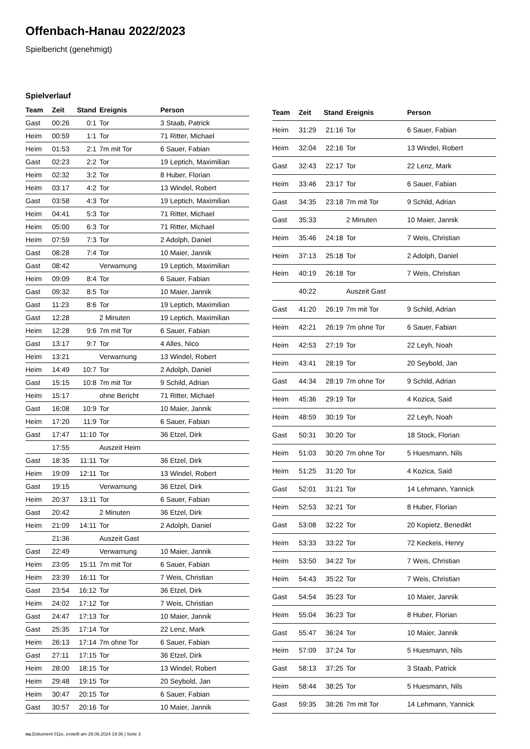Offenbach-Hanau 2022/2023
Spielbericht (genehmigt)
Spielverlauf
| Team | Zeit | Stand | Ereignis | Person |
| --- | --- | --- | --- | --- |
| Gast | 00:26 | 0:1 | Tor | 3 Staab, Patrick |
| Heim | 00:59 | 1:1 | Tor | 71 Ritter, Michael |
| Heim | 01:53 | 2:1 | 7m mit Tor | 6 Sauer, Fabian |
| Gast | 02:23 | 2:2 | Tor | 19 Leptich, Maximilian |
| Heim | 02:32 | 3:2 | Tor | 8 Huber, Florian |
| Heim | 03:17 | 4:2 | Tor | 13 Windel, Robert |
| Gast | 03:58 | 4:3 | Tor | 19 Leptich, Maximilian |
| Heim | 04:41 | 5:3 | Tor | 71 Ritter, Michael |
| Heim | 05:00 | 6:3 | Tor | 71 Ritter, Michael |
| Heim | 07:59 | 7:3 | Tor | 2 Adolph, Daniel |
| Gast | 08:28 | 7:4 | Tor | 10 Maier, Jannik |
| Gast | 08:42 | | Verwarnung | 19 Leptich, Maximilian |
| Heim | 09:09 | 8:4 | Tor | 6 Sauer, Fabian |
| Gast | 09:32 | 8:5 | Tor | 10 Maier, Jannik |
| Gast | 11:23 | 8:6 | Tor | 19 Leptich, Maximilian |
| Gast | 12:28 | | 2 Minuten | 19 Leptich, Maximilian |
| Heim | 12:28 | 9:6 | 7m mit Tor | 6 Sauer, Fabian |
| Gast | 13:17 | 9:7 | Tor | 4 Alles, Nico |
| Heim | 13:21 | | Verwarnung | 13 Windel, Robert |
| Heim | 14:49 | 10:7 | Tor | 2 Adolph, Daniel |
| Gast | 15:15 | 10:8 | 7m mit Tor | 9 Schild, Adrian |
| Heim | 15:17 | | ohne Bericht | 71 Ritter, Michael |
| Gast | 16:08 | 10:9 | Tor | 10 Maier, Jannik |
| Heim | 17:20 | 11:9 | Tor | 6 Sauer, Fabian |
| Gast | 17:47 | 11:10 | Tor | 36 Etzel, Dirk |
| | 17:55 | | Auszeit Heim | |
| Gast | 18:35 | 11:11 | Tor | 36 Etzel, Dirk |
| Heim | 19:09 | 12:11 | Tor | 13 Windel, Robert |
| Gast | 19:15 | | Verwarnung | 36 Etzel, Dirk |
| Heim | 20:37 | 13:11 | Tor | 6 Sauer, Fabian |
| Gast | 20:42 | | 2 Minuten | 36 Etzel, Dirk |
| Heim | 21:09 | 14:11 | Tor | 2 Adolph, Daniel |
| | 21:36 | | Auszeit Gast | |
| Gast | 22:49 | | Verwarnung | 10 Maier, Jannik |
| Heim | 23:05 | 15:11 | 7m mit Tor | 6 Sauer, Fabian |
| Heim | 23:39 | 16:11 | Tor | 7 Weis, Christian |
| Gast | 23:54 | 16:12 | Tor | 36 Etzel, Dirk |
| Heim | 24:02 | 17:12 | Tor | 7 Weis, Christian |
| Gast | 24:47 | 17:13 | Tor | 10 Maier, Jannik |
| Gast | 25:35 | 17:14 | Tor | 22 Lenz, Mark |
| Heim | 26:13 | 17:14 | 7m ohne Tor | 6 Sauer, Fabian |
| Gast | 27:11 | 17:15 | Tor | 36 Etzel, Dirk |
| Heim | 28:00 | 18:15 | Tor | 13 Windel, Robert |
| Heim | 29:48 | 19:15 | Tor | 20 Seybold, Jan |
| Heim | 30:47 | 20:15 | Tor | 6 Sauer, Fabian |
| Gast | 30:57 | 20:16 | Tor | 10 Maier, Jannik |
| Team | Zeit | Stand | Ereignis | Person |
| --- | --- | --- | --- | --- |
| Heim | 31:29 | 21:16 | Tor | 6 Sauer, Fabian |
| Heim | 32:04 | 22:16 | Tor | 13 Windel, Robert |
| Gast | 32:43 | 22:17 | Tor | 22 Lenz, Mark |
| Heim | 33:46 | 23:17 | Tor | 6 Sauer, Fabian |
| Gast | 34:35 | 23:18 | 7m mit Tor | 9 Schild, Adrian |
| Gast | 35:33 | | 2 Minuten | 10 Maier, Jannik |
| Heim | 35:46 | 24:18 | Tor | 7 Weis, Christian |
| Heim | 37:13 | 25:18 | Tor | 2 Adolph, Daniel |
| Heim | 40:19 | 26:18 | Tor | 7 Weis, Christian |
| | 40:22 | | Auszeit Gast | |
| Gast | 41:20 | 26:19 | 7m mit Tor | 9 Schild, Adrian |
| Heim | 42:21 | 26:19 | 7m ohne Tor | 6 Sauer, Fabian |
| Heim | 42:53 | 27:19 | Tor | 22 Leyh, Noah |
| Heim | 43:41 | 28:19 | Tor | 20 Seybold, Jan |
| Gast | 44:34 | 28:19 | 7m ohne Tor | 9 Schild, Adrian |
| Heim | 45:36 | 29:19 | Tor | 4 Kozica, Said |
| Heim | 48:59 | 30:19 | Tor | 22 Leyh, Noah |
| Gast | 50:31 | 30:20 | Tor | 18 Stock, Florian |
| Heim | 51:03 | 30:20 | 7m ohne Tor | 5 Huesmann, Nils |
| Heim | 51:25 | 31:20 | Tor | 4 Kozica, Said |
| Gast | 52:01 | 31:21 | Tor | 14 Lehmann, Yannick |
| Heim | 52:53 | 32:21 | Tor | 8 Huber, Florian |
| Gast | 53:08 | 32:22 | Tor | 20 Kopietz, Benedikt |
| Heim | 53:33 | 33:22 | Tor | 72 Keckeis, Henry |
| Heim | 53:50 | 34:22 | Tor | 7 Weis, Christian |
| Heim | 54:43 | 35:22 | Tor | 7 Weis, Christian |
| Gast | 54:54 | 35:23 | Tor | 10 Maier, Jannik |
| Heim | 55:04 | 36:23 | Tor | 8 Huber, Florian |
| Gast | 55:47 | 36:24 | Tor | 10 Maier, Jannik |
| Heim | 57:09 | 37:24 | Tor | 5 Huesmann, Nils |
| Gast | 58:13 | 37:25 | Tor | 3 Staab, Patrick |
| Heim | 58:44 | 38:25 | Tor | 5 Huesmann, Nils |
| Gast | 59:35 | 38:26 | 7m mit Tor | 14 Lehmann, Yannick |
nu.Dokument 011e, erstellt am 29.06.2024 19:36 | Seite 3